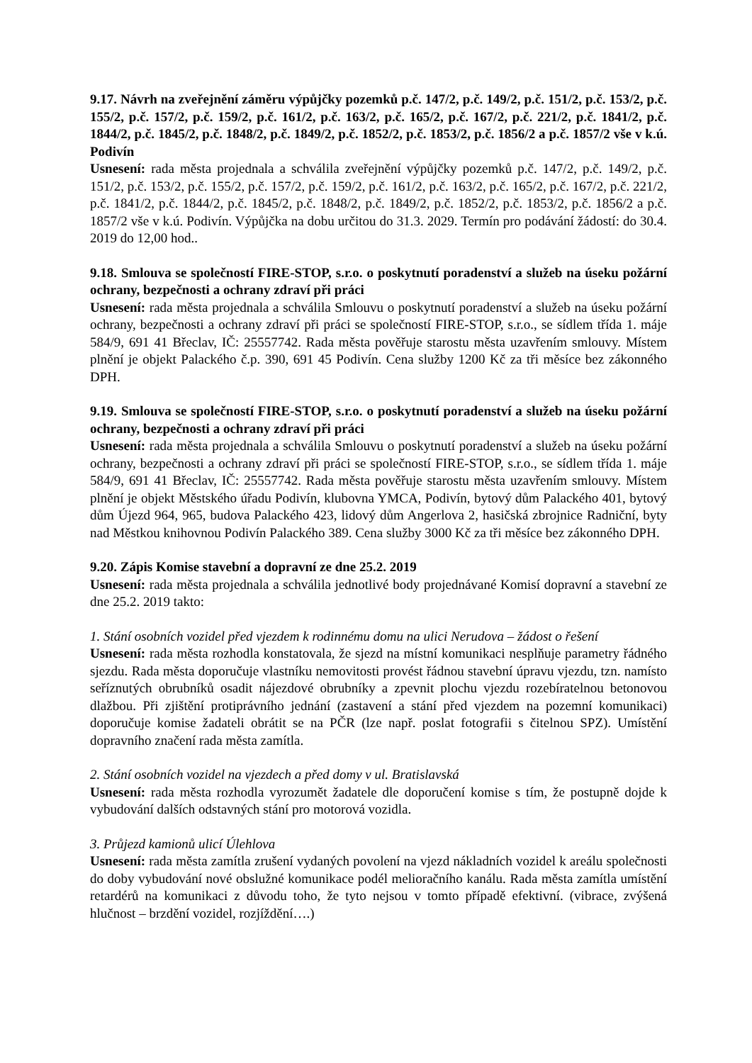9.17. Návrh na zveřejnění záměru výpůjčky pozemků p.č. 147/2, p.č. 149/2, p.č. 151/2, p.č. 153/2, p.č. 155/2, p.č. 157/2, p.č. 159/2, p.č. 161/2, p.č. 163/2, p.č. 165/2, p.č. 167/2, p.č. 221/2, p.č. 1841/2, p.č. 1844/2, p.č. 1845/2, p.č. 1848/2, p.č. 1849/2, p.č. 1852/2, p.č. 1853/2, p.č. 1856/2 a p.č. 1857/2 vše v k.ú. Podivín
Usnesení: rada města projednala a schválila zveřejnění výpůjčky pozemků p.č. 147/2, p.č. 149/2, p.č. 151/2, p.č. 153/2, p.č. 155/2, p.č. 157/2, p.č. 159/2, p.č. 161/2, p.č. 163/2, p.č. 165/2, p.č. 167/2, p.č. 221/2, p.č. 1841/2, p.č. 1844/2, p.č. 1845/2, p.č. 1848/2, p.č. 1849/2, p.č. 1852/2, p.č. 1853/2, p.č. 1856/2 a p.č. 1857/2 vše v k.ú. Podivín. Výpůjčka na dobu určitou do 31.3. 2029. Termín pro podávání žádostí: do 30.4. 2019 do 12,00 hod..
9.18. Smlouva se společností FIRE-STOP, s.r.o. o poskytnutí poradenství a služeb na úseku požární ochrany, bezpečnosti a ochrany zdraví při práci
Usnesení: rada města projednala a schválila Smlouvu o poskytnutí poradenství a služeb na úseku požární ochrany, bezpečnosti a ochrany zdraví při práci se společností FIRE-STOP, s.r.o., se sídlem třída 1. máje 584/9, 691 41 Břeclav, IČ: 25557742. Rada města pověřuje starostu města uzavřením smlouvy. Místem plnění je objekt Palackého č.p. 390, 691 45 Podivín. Cena služby 1200 Kč za tři měsíce bez zákonného DPH.
9.19. Smlouva se společností FIRE-STOP, s.r.o. o poskytnutí poradenství a služeb na úseku požární ochrany, bezpečnosti a ochrany zdraví při práci
Usnesení: rada města projednala a schválila Smlouvu o poskytnutí poradenství a služeb na úseku požární ochrany, bezpečnosti a ochrany zdraví při práci se společností FIRE-STOP, s.r.o., se sídlem třída 1. máje 584/9, 691 41 Břeclav, IČ: 25557742. Rada města pověřuje starostu města uzavřením smlouvy. Místem plnění je objekt Městského úřadu Podivín, klubovna YMCA, Podivín, bytový dům Palackého 401, bytový dům Újezd 964, 965, budova Palackého 423, lidový dům Angerlova 2, hasičská zbrojnice Radniční, byty nad Městkou knihovnou Podivín Palackého 389. Cena služby 3000 Kč za tři měsíce bez zákonného DPH.
9.20. Zápis Komise stavební a dopravní ze dne 25.2. 2019
Usnesení: rada města projednala a schválila jednotlivé body projednávané Komisí dopravní a stavební ze dne 25.2. 2019 takto:
1. Stání osobních vozidel před vjezdem k rodinnému domu na ulici Nerudova – žádost o řešení
Usnesení: rada města rozhodla konstatovala, že sjezd na místní komunikaci nesplňuje parametry řádného sjezdu. Rada města doporučuje vlastníku nemovitosti provést řádnou stavební úpravu vjezdu, tzn. namísto seříznutých obrubníků osadit nájezdové obrubníky a zpevnit plochu vjezdu rozebíratelnou betonovou dlažbou. Při zjištění protiprávního jednání (zastavení a stání před vjezdem na pozemní komunikaci) doporučuje komise žadateli obrátit se na PČR (lze např. poslat fotografii s čitelnou SPZ). Umístění dopravního značení rada města zamítla.
2. Stání osobních vozidel na vjezdech a před domy v ul. Bratislavská
Usnesení: rada města rozhodla vyrozumět žadatele dle doporučení komise s tím, že postupně dojde k vybudování dalších odstavných stání pro motorová vozidla.
3. Průjezd kamionů ulicí Úlehlova
Usnesení: rada města zamítla zrušení vydaných povolení na vjezd nákladních vozidel k areálu společnosti do doby vybudování nové obslužné komunikace podél melioračního kanálu. Rada města zamítla umístění retardérů na komunikaci z důvodu toho, že tyto nejsou v tomto případě efektivní. (vibrace, zvýšená hlučnost – brzdění vozidel, rozjíždění….)